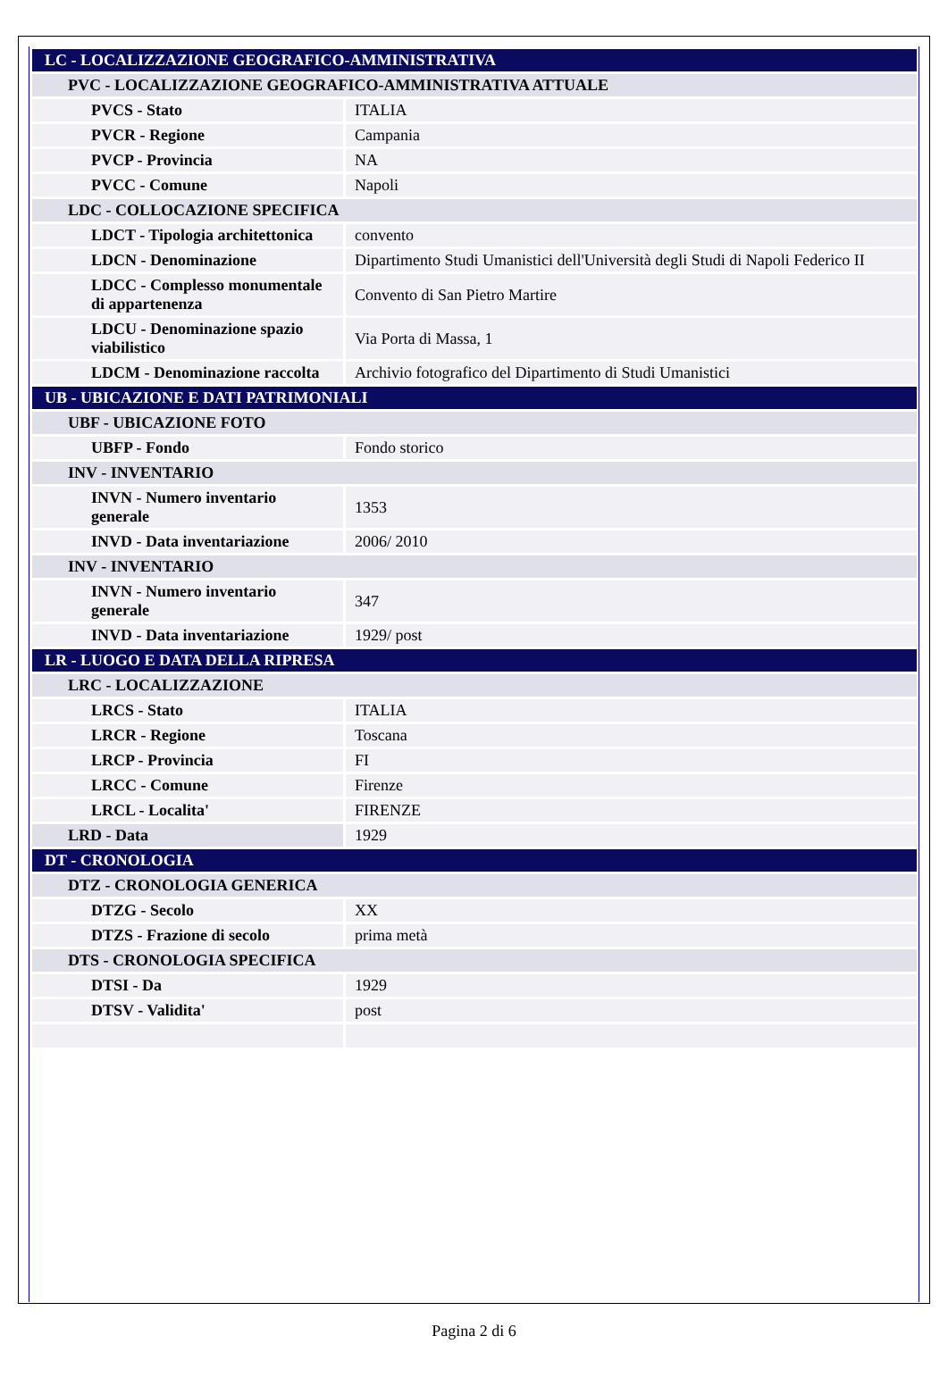| LC - LOCALIZZAZIONE GEOGRAFICO-AMMINISTRATIVA | |
| PVC - LOCALIZZAZIONE GEOGRAFICO-AMMINISTRATIVA ATTUALE | |
| PVCS - Stato | ITALIA |
| PVCR - Regione | Campania |
| PVCP - Provincia | NA |
| PVCC - Comune | Napoli |
| LDC - COLLOCAZIONE SPECIFICA | |
| LDCT - Tipologia architettonica | convento |
| LDCN - Denominazione | Dipartimento Studi Umanistici dell'Università degli Studi di Napoli Federico II |
| LDCC - Complesso monumentale di appartenenza | Convento di San Pietro Martire |
| LDCU - Denominazione spazio viabilistico | Via Porta di Massa, 1 |
| LDCM - Denominazione raccolta | Archivio fotografico del Dipartimento di Studi Umanistici |
| UB - UBICAZIONE E DATI PATRIMONIALI | |
| UBF - UBICAZIONE FOTO | |
| UBFP - Fondo | Fondo storico |
| INV - INVENTARIO | |
| INVN - Numero inventario generale | 1353 |
| INVD - Data inventariazione | 2006/ 2010 |
| INV - INVENTARIO | |
| INVN - Numero inventario generale | 347 |
| INVD - Data inventariazione | 1929/ post |
| LR - LUOGO E DATA DELLA RIPRESA | |
| LRC - LOCALIZZAZIONE | |
| LRCS - Stato | ITALIA |
| LRCR - Regione | Toscana |
| LRCP - Provincia | FI |
| LRCC - Comune | Firenze |
| LRCL - Localita' | FIRENZE |
| LRD - Data | 1929 |
| DT - CRONOLOGIA | |
| DTZ - CRONOLOGIA GENERICA | |
| DTZG - Secolo | XX |
| DTZS - Frazione di secolo | prima metà |
| DTS - CRONOLOGIA SPECIFICA | |
| DTSI - Da | 1929 |
| DTSV - Validita' | post |
Pagina 2 di 6